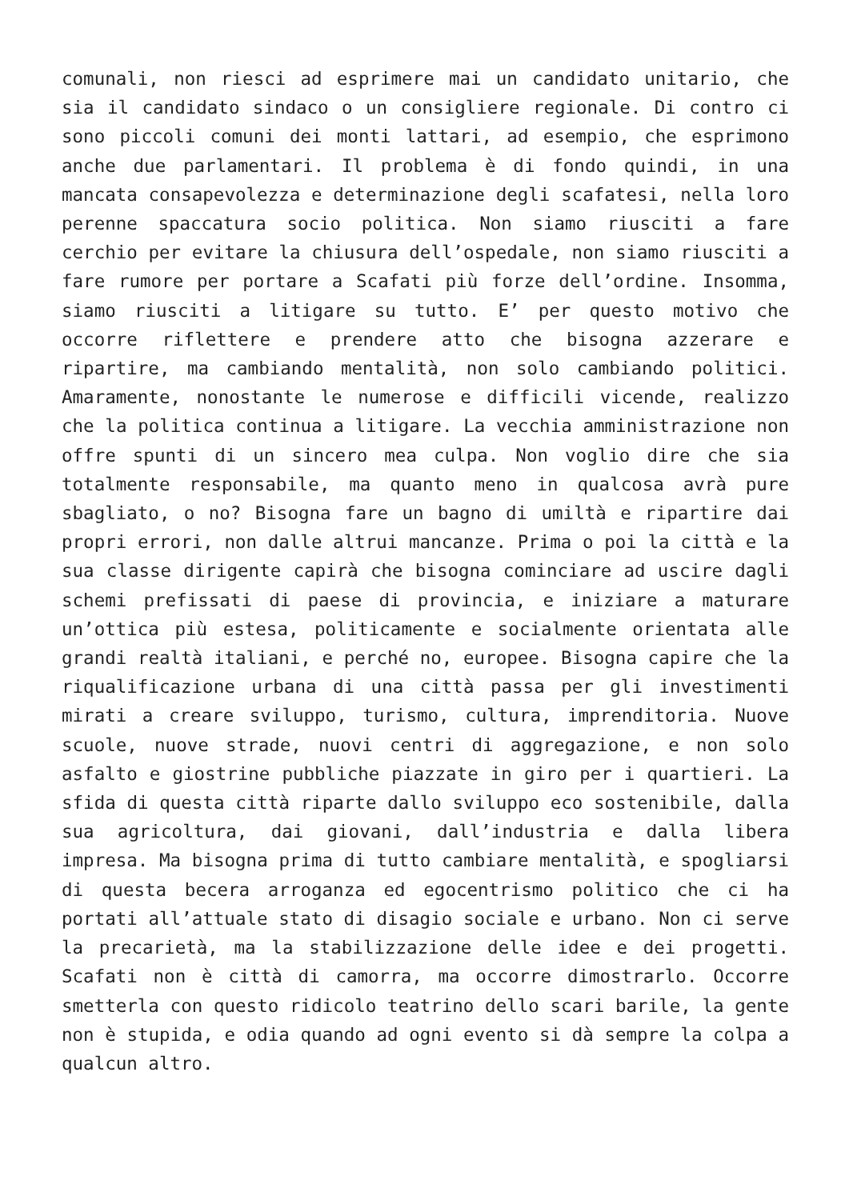comunali, non riesci ad esprimere mai un candidato unitario, che sia il candidato sindaco o un consigliere regionale. Di contro ci sono piccoli comuni dei monti lattari, ad esempio, che esprimono anche due parlamentari. Il problema è di fondo quindi, in una mancata consapevolezza e determinazione degli scafatesi, nella loro perenne spaccatura socio politica. Non siamo riusciti a fare cerchio per evitare la chiusura dell’ospedale, non siamo riusciti a fare rumore per portare a Scafati più forze dell’ordine. Insomma, siamo riusciti a litigare su tutto. E’ per questo motivo che occorre riflettere e prendere atto che bisogna azzerare e ripartire, ma cambiando mentalità, non solo cambiando politici. Amaramente, nonostante le numerose e difficili vicende, realizzo che la politica continua a litigare. La vecchia amministrazione non offre spunti di un sincero mea culpa. Non voglio dire che sia totalmente responsabile, ma quanto meno in qualcosa avrà pure sbagliato, o no? Bisogna fare un bagno di umiltà e ripartire dai propri errori, non dalle altrui mancanze. Prima o poi la città e la sua classe dirigente capirà che bisogna cominciare ad uscire dagli schemi prefissati di paese di provincia, e iniziare a maturare un’ottica più estesa, politicamente e socialmente orientata alle grandi realtà italiani, e perché no, europee. Bisogna capire che la riqualificazione urbana di una città passa per gli investimenti mirati a creare sviluppo, turismo, cultura, imprenditoria. Nuove scuole, nuove strade, nuovi centri di aggregazione, e non solo asfalto e giostrine pubbliche piazzate in giro per i quartieri. La sfida di questa città riparte dallo sviluppo eco sostenibile, dalla sua agricoltura, dai giovani, dall’industria e dalla libera impresa. Ma bisogna prima di tutto cambiare mentalità, e spogliarsi di questa becera arroganza ed egocentrismo politico che ci ha portati all’attuale stato di disagio sociale e urbano. Non ci serve la precarietà, ma la stabilizzazione delle idee e dei progetti. Scafati non è città di camorra, ma occorre dimostrarlo. Occorre smetterla con questo ridicolo teatrino dello scari barile, la gente non è stupida, e odia quando ad ogni evento si dà sempre la colpa a qualcun altro.